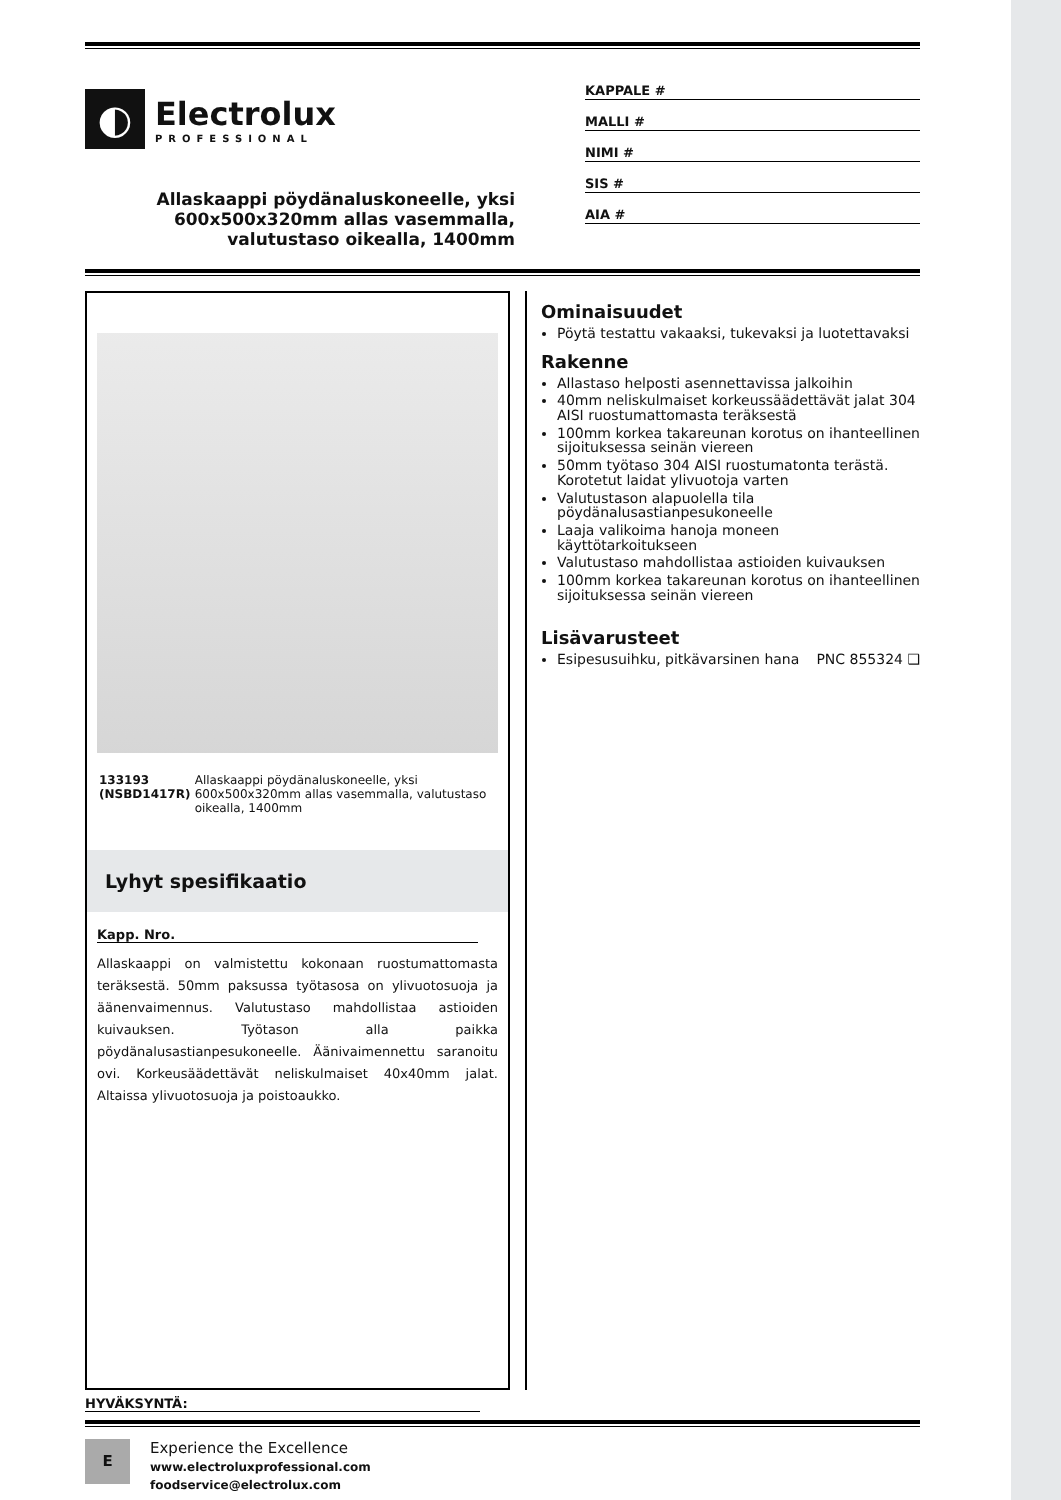◐
Electrolux
PROFESSIONAL
Allaskaappi pöydänaluskoneelle, yksi 600x500x320mm allas vasemmalla, valutustaso oikealla, 1400mm
KAPPALE #
MALLI #
NIMI #
SIS #
AIA #
133193 (NSBD1417R) Allaskaappi pöydänaluskoneelle, yksi 600x500x320mm allas vasemmalla, valutustaso oikealla, 1400mm
Lyhyt spesifikaatio
Kapp. Nro.
Allaskaappi on valmistettu kokonaan ruostumattomasta teräksestä. 50mm paksussa työtasosa on ylivuotosuoja ja äänenvaimennus. Valutustaso mahdollistaa astioiden kuivauksen. Työtason alla paikka pöydänalusastianpesukoneelle. Äänivaimennettu saranoitu ovi. Korkeusäädettävät neliskulmaiset 40x40mm jalat. Altaissa ylivuotosuoja ja poistoaukko.
Ominaisuudet
Pöytä testattu vakaaksi, tukevaksi ja luotettavaksi
Rakenne
Allastaso helposti asennettavissa jalkoihin
40mm neliskulmaiset korkeussäädettävät jalat 304 AISI ruostumattomasta teräksestä
100mm korkea takareunan korotus on ihanteellinen sijoituksessa seinän viereen
50mm työtaso 304 AISI ruostumatonta terästä. Korotetut laidat ylivuotoja varten
Valutustason alapuolella tila pöydänalusastianpesukoneelle
Laaja valikoima hanoja moneen käyttötarkoitukseen
Valutustaso mahdollistaa astioiden kuivauksen
100mm korkea takareunan korotus on ihanteellinen sijoituksessa seinän viereen
Lisävarusteet
Esipesusuihku, pitkävarsinen hana PNC 855324 ❑
HYVÄKSYNTÄ:
E
Experience the Excellence
www.electroluxprofessional.com
foodservice@electrolux.com